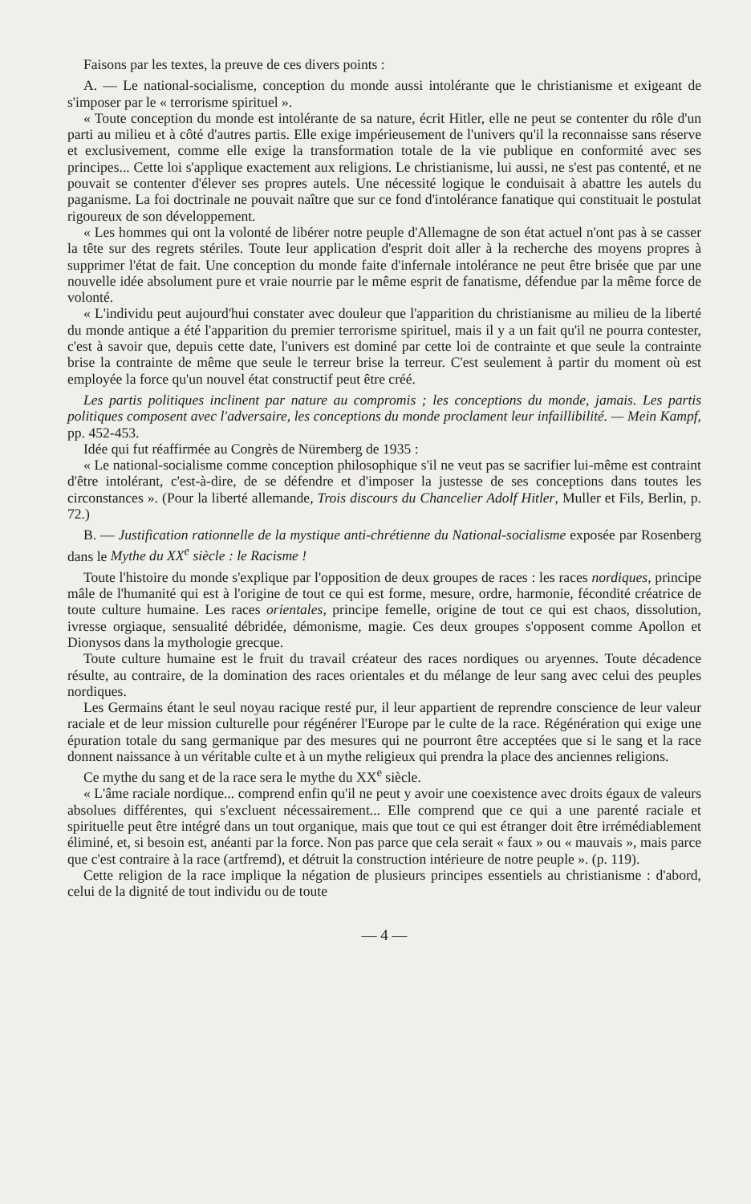Faisons par les textes, la preuve de ces divers points :
A. — Le national-socialisme, conception du monde aussi intolérante que le christianisme et exigeant de s'imposer par le « terrorisme spirituel ».
« Toute conception du monde est intolérante de sa nature, écrit Hitler, elle ne peut se contenter du rôle d'un parti au milieu et à côté d'autres partis. Elle exige impérieusement de l'univers qu'il la reconnaisse sans réserve et exclusivement, comme elle exige la transformation totale de la vie publique en conformité avec ses principes... Cette loi s'applique exactement aux religions. Le christianisme, lui aussi, ne s'est pas contenté, et ne pouvait se contenter d'élever ses propres autels. Une nécessité logique le conduisait à abattre les autels du paganisme. La foi doctrinale ne pouvait naître que sur ce fond d'intolérance fanatique qui constituait le postulat rigoureux de son développement.
« Les hommes qui ont la volonté de libérer notre peuple d'Allemagne de son état actuel n'ont pas à se casser la tête sur des regrets stériles. Toute leur application d'esprit doit aller à la recherche des moyens propres à supprimer l'état de fait. Une conception du monde faite d'infernale intolérance ne peut être brisée que par une nouvelle idée absolument pure et vraie nourrie par le même esprit de fanatisme, défendue par la même force de volonté.
« L'individu peut aujourd'hui constater avec douleur que l'apparition du christianisme au milieu de la liberté du monde antique a été l'apparition du premier terrorisme spirituel, mais il y a un fait qu'il ne pourra contester, c'est à savoir que, depuis cette date, l'univers est dominé par cette loi de contrainte et que seule la contrainte brise la contrainte de même que seule le terreur brise la terreur. C'est seulement à partir du moment où est employée la force qu'un nouvel état constructif peut être créé.
Les partis politiques inclinent par nature au compromis ; les conceptions du monde, jamais. Les partis politiques composent avec l'adversaire, les conceptions du monde proclament leur infaillibilité. — Mein Kampf, pp. 452-453.
Idée qui fut réaffirmée au Congrès de Nüremberg de 1935 :
« Le national-socialisme comme conception philosophique s'il ne veut pas se sacrifier lui-même est contraint d'être intolérant, c'est-à-dire, de se défendre et d'imposer la justesse de ses conceptions dans toutes les circonstances ». (Pour la liberté allemande, Trois discours du Chancelier Adolf Hitler, Muller et Fils, Berlin, p. 72.)
B. — Justification rationnelle de la mystique anti-chrétienne du National-socialisme exposée par Rosenberg dans le Mythe du XX<sup>e</sup> siècle : le Racisme !
Toute l'histoire du monde s'explique par l'opposition de deux groupes de races : les races nordiques, principe mâle de l'humanité qui est à l'origine de tout ce qui est forme, mesure, ordre, harmonie, fécondité créatrice de toute culture humaine. Les races orientales, principe femelle, origine de tout ce qui est chaos, dissolution, ivresse orgiaque, sensualité débridée, démonisme, magie. Ces deux groupes s'opposent comme Apollon et Dionysos dans la mythologie grecque.
Toute culture humaine est le fruit du travail créateur des races nordiques ou aryennes. Toute décadence résulte, au contraire, de la domination des races orientales et du mélange de leur sang avec celui des peuples nordiques.
Les Germains étant le seul noyau racique resté pur, il leur appartient de reprendre conscience de leur valeur raciale et de leur mission culturelle pour régénérer l'Europe par le culte de la race. Régénération qui exige une épuration totale du sang germanique par des mesures qui ne pourront être acceptées que si le sang et la race donnent naissance à un véritable culte et à un mythe religieux qui prendra la place des anciennes religions.
Ce mythe du sang et de la race sera le mythe du XX<sup>e</sup> siècle.
« L'âme raciale nordique... comprend enfin qu'il ne peut y avoir une coexistence avec droits égaux de valeurs absolues différentes, qui s'excluent nécessairement... Elle comprend que ce qui a une parenté raciale et spirituelle peut être intégré dans un tout organique, mais que tout ce qui est étranger doit être irrémédiablement éliminé, et, si besoin est, anéanti par la force. Non pas parce que cela serait « faux » ou « mauvais », mais parce que c'est contraire à la race (artfremd), et détruit la construction intérieure de notre peuple ». (p. 119).
Cette religion de la race implique la négation de plusieurs principes essentiels au christianisme : d'abord, celui de la dignité de tout individu ou de toute
— 4 —